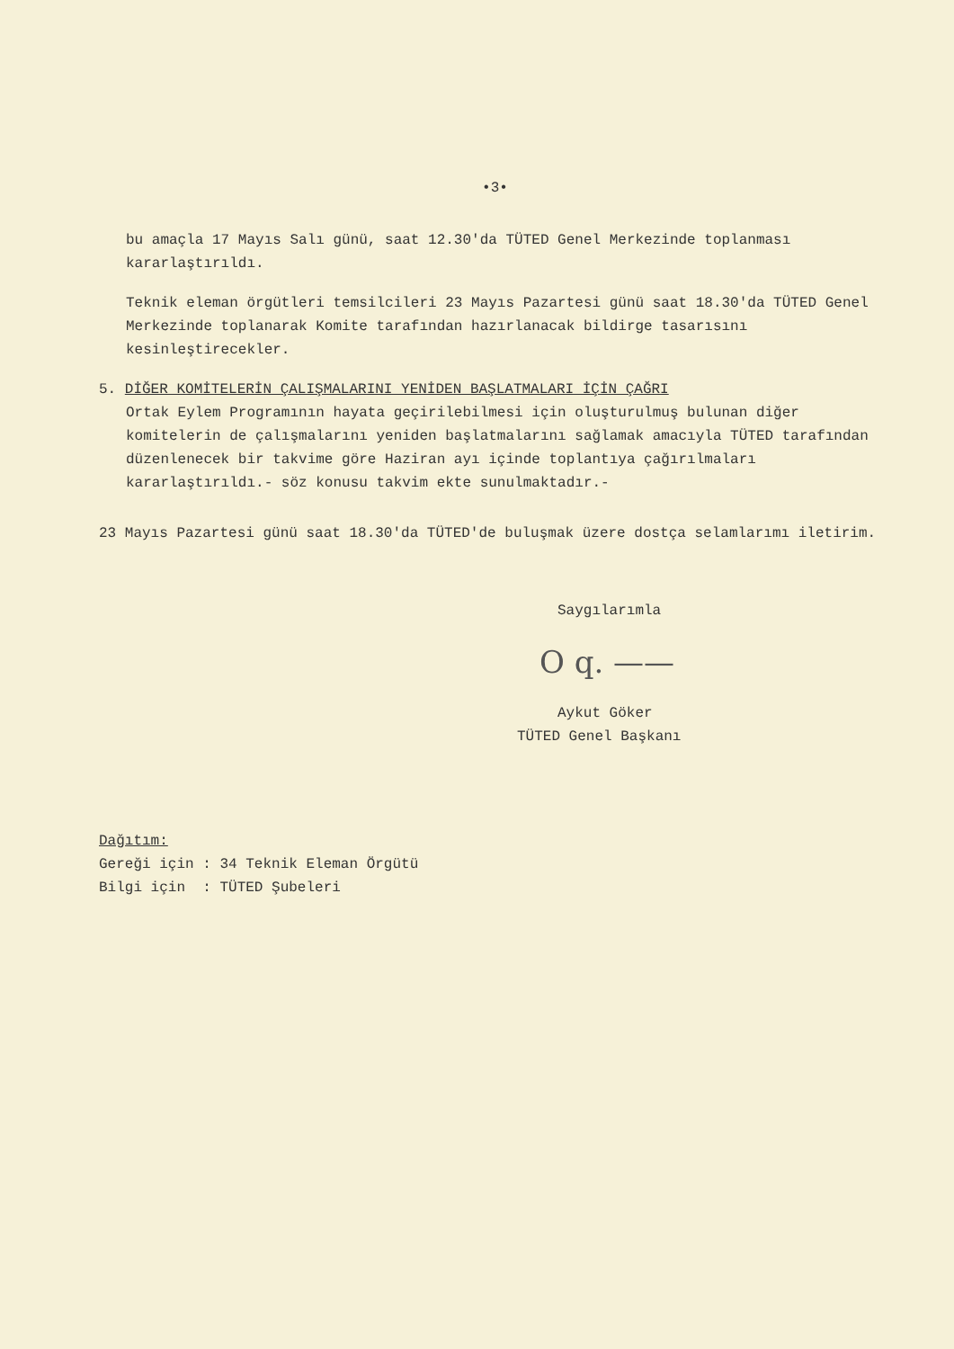•3•
bu amaçla 17 Mayıs Salı günü, saat 12.30'da TÜTED Genel Merkezinde toplanması kararlaştırıldı.
Teknik eleman örgütleri temsilcileri 23 Mayıs Pazartesi günü saat 18.30'da TÜTED Genel Merkezinde toplanarak Komite tarafından hazırlanacak bildirge tasarısını kesinleştirecekler.
5. DİĞER KOMİTELERİN ÇALIŞMALARINI YENİDEN BAŞLATMALARI İÇİN ÇAĞRI
Ortak Eylem Programının hayata geçirilebilmesi için oluşturulmuş bulunan diğer komitelerin de çalışmalarını yeniden başlatmalarını sağlamak amacıyla TÜTED tarafından düzenlenecek bir takvime göre Haziran ayı içinde toplantıya çağırılmaları kararlaştırıldı.- söz konusu takvim ekte sunulmaktadır.-
23 Mayıs Pazartesi günü saat 18.30'da TÜTED'de buluşmak üzere dostça selamlarımı iletirim.
Saygılarımla
O q. ——
Aykut Göker
TÜTED Genel Başkanı
Dağıtım:
Gereği için : 34 Teknik Eleman Örgütü
Bilgi için : TÜTED Şubeleri